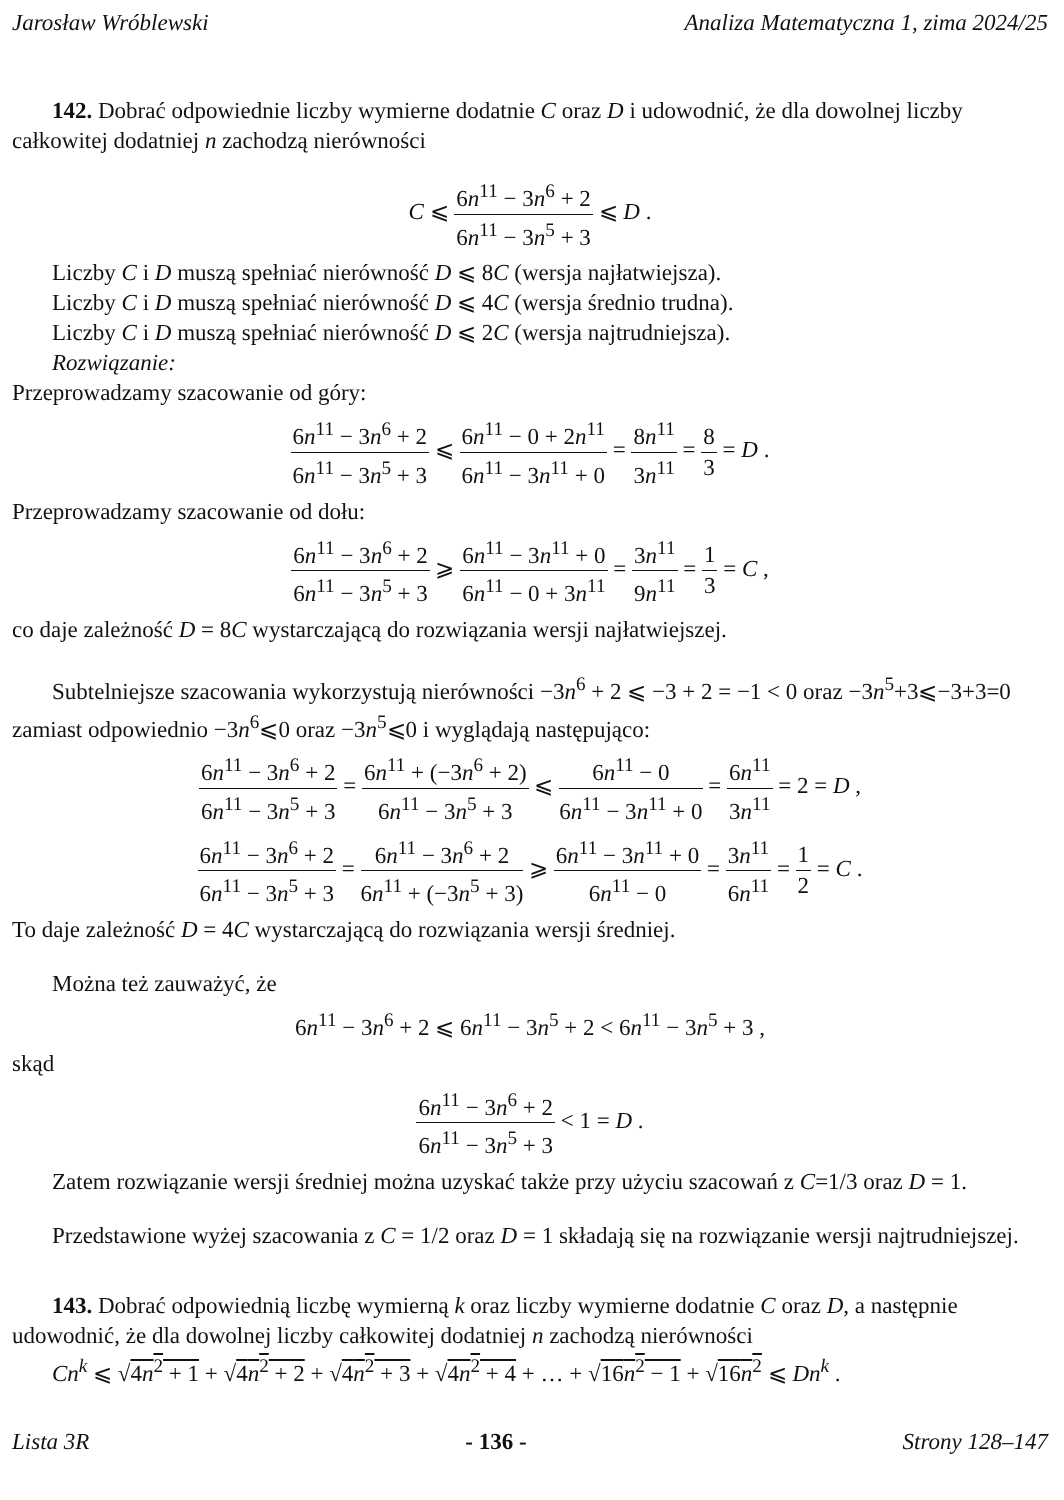Jarosław Wróblewski Analiza Matematyczna 1, zima 2024/25
142. Dobrać odpowiednie liczby wymierne dodatnie C oraz D i udowodnić, że dla dowolnej liczby całkowitej dodatniej n zachodzą nierówności
C ⩽ 6n<sup>11</sup> − 3n<sup>6</sup> + 2 6n<sup>11</sup> − 3n<sup>5</sup> + 3 ⩽ D .
Liczby C i D muszą spełniać nierówność D ⩽ 8C (wersja najłatwiejsza).
Liczby C i D muszą spełniać nierówność D ⩽ 4C (wersja średnio trudna).
Liczby C i D muszą spełniać nierówność D ⩽ 2C (wersja najtrudniejsza).
Rozwiązanie:
Przeprowadzamy szacowanie od góry:
6n<sup>11</sup> − 3n<sup>6</sup> + 2 6n<sup>11</sup> − 3n<sup>5</sup> + 3 ⩽ 6n<sup>11</sup> − 0 + 2n<sup>11</sup> 6n<sup>11</sup> − 3n<sup>11</sup> + 0 = 8n<sup>11</sup> 3n<sup>11</sup> = 8 3 = D .
Przeprowadzamy szacowanie od dołu:
6n<sup>11</sup> − 3n<sup>6</sup> + 2 6n<sup>11</sup> − 3n<sup>5</sup> + 3 ⩾ 6n<sup>11</sup> − 3n<sup>11</sup> + 0 6n<sup>11</sup> − 0 + 3n<sup>11</sup> = 3n<sup>11</sup> 9n<sup>11</sup> = 1 3 = C ,
co daje zależność D = 8C wystarczającą do rozwiązania wersji najłatwiejszej.
Subtelniejsze szacowania wykorzystują nierówności −3n<sup>6</sup> + 2 ⩽ −3 + 2 = −1 < 0 oraz −3n<sup>5</sup>+3⩽−3+3=0 zamiast odpowiednio −3n<sup>6</sup>⩽0 oraz −3n<sup>5</sup>⩽0 i wyglądają następująco:
6n<sup>11</sup> − 3n<sup>6</sup> + 2 6n<sup>11</sup> − 3n<sup>5</sup> + 3 = 6n<sup>11</sup> + (−3n<sup>6</sup> + 2) 6n<sup>11</sup> − 3n<sup>5</sup> + 3 ⩽ 6n<sup>11</sup> − 0 6n<sup>11</sup> − 3n<sup>11</sup> + 0 = 6n<sup>11</sup> 3n<sup>11</sup> = 2 = D ,
6n<sup>11</sup> − 3n<sup>6</sup> + 2 6n<sup>11</sup> − 3n<sup>5</sup> + 3 = 6n<sup>11</sup> − 3n<sup>6</sup> + 2 6n<sup>11</sup> + (−3n<sup>5</sup> + 3) ⩾ 6n<sup>11</sup> − 3n<sup>11</sup> + 0 6n<sup>11</sup> − 0 = 3n<sup>11</sup> 6n<sup>11</sup> = 1 2 = C .
To daje zależność D = 4C wystarczającą do rozwiązania wersji średniej.
Można też zauważyć, że
6n<sup>11</sup> − 3n<sup>6</sup> + 2 ⩽ 6n<sup>11</sup> − 3n<sup>5</sup> + 2 < 6n<sup>11</sup> − 3n<sup>5</sup> + 3 ,
skąd
6n<sup>11</sup> − 3n<sup>6</sup> + 2 6n<sup>11</sup> − 3n<sup>5</sup> + 3 < 1 = D .
Zatem rozwiązanie wersji średniej można uzyskać także przy użyciu szacowań z C=1/3 oraz D = 1.
Przedstawione wyżej szacowania z C = 1/2 oraz D = 1 składają się na rozwiązanie wersji najtrudniejszej.
143. Dobrać odpowiednią liczbę wymierną k oraz liczby wymierne dodatnie C oraz D, a następnie udowodnić, że dla dowolnej liczby całkowitej dodatniej n zachodzą nierówności
Cn<sup>k</sup> ⩽ √4n<sup>2</sup> + 1 + √4n<sup>2</sup> + 2 + √4n<sup>2</sup> + 3 + √4n<sup>2</sup> + 4 + … + √16n<sup>2</sup> − 1 + √16n<sup>2</sup> ⩽ Dn<sup>k</sup> .
Lista 3R - 136 - Strony 128–147